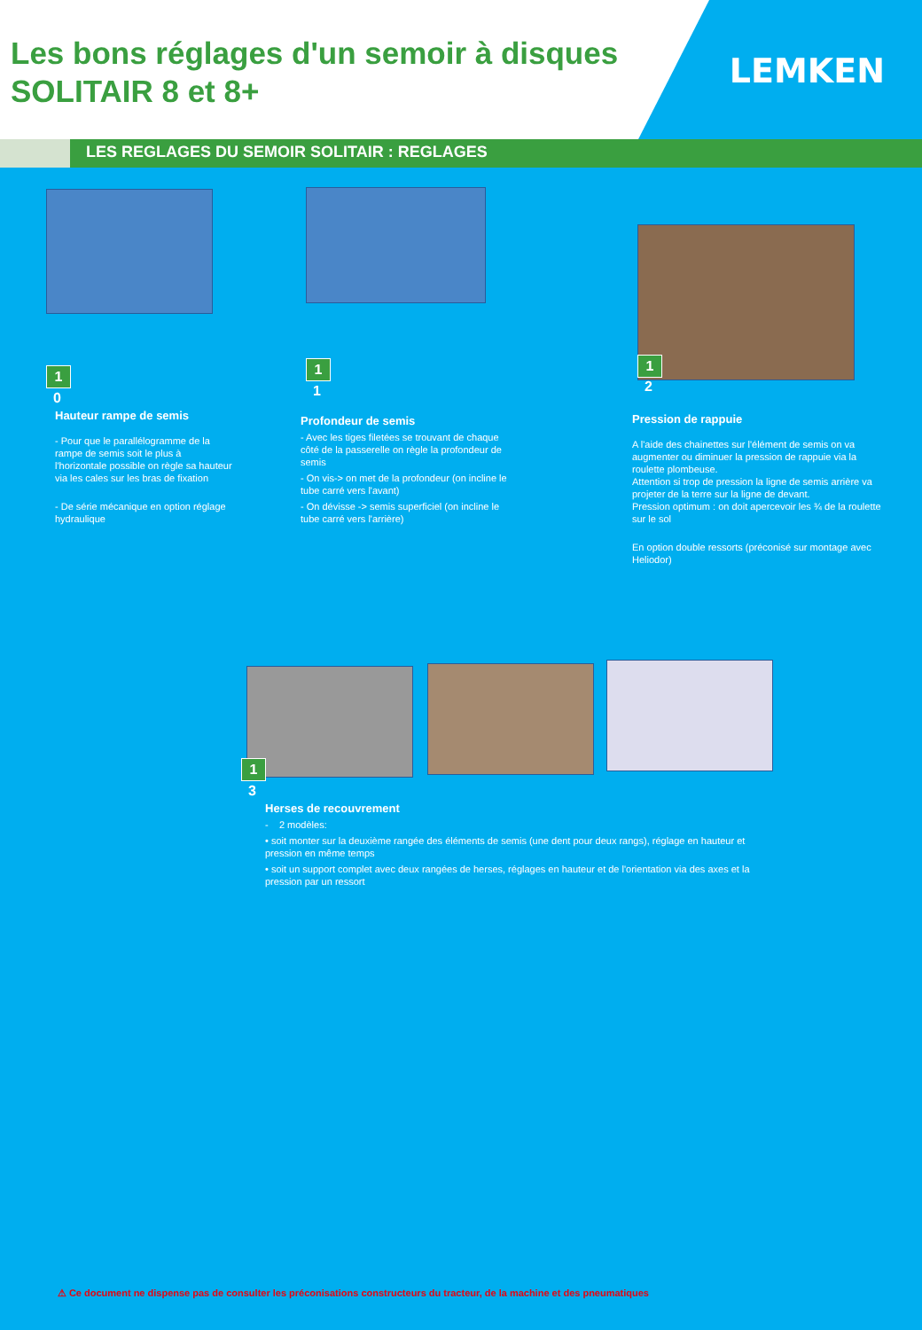Les bons réglages d'un semoir à disques
SOLITAIR 8 et 8+
LEMKEN
LES REGLAGES DU SEMOIR SOLITAIR : REGLAGES
1
0
1
1
1
2
Hauteur rampe de semis
- Pour que le parallélogramme de la rampe de semis soit le plus à l'horizontale possible on règle sa hauteur via les cales sur les bras de fixation
- De série mécanique en option réglage hydraulique
Profondeur de semis
- Avec les tiges filetées se trouvant de chaque côté de la passerelle on règle la profondeur de semis
- On vis-> on met de la profondeur (on incline le tube carré vers l'avant)
- On dévisse -> semis superficiel (on incline le tube carré vers l'arrière)
Pression de rappuie
A l'aide des chainettes sur l'élément de semis on va augmenter ou diminuer la pression de rappuie via la roulette plombeuse.
Attention si trop de pression la ligne de semis arrière va projeter de la terre sur la ligne de devant.
Pression optimum : on doit apercevoir les ¾ de la roulette sur le sol
En option double ressorts (préconisé sur montage avec Heliodor)
1
3
Herses de recouvrement
- 2 modèles:
• soit monter sur la deuxième rangée des éléments de semis (une dent pour deux rangs), réglage en hauteur et pression en même temps
• soit un support complet avec deux rangées de herses, réglages en hauteur et de l'orientation via des axes et la pression par un ressort
⚠ Ce document ne dispense pas de consulter les préconisations constructeurs du tracteur, de la machine et des pneumatiques